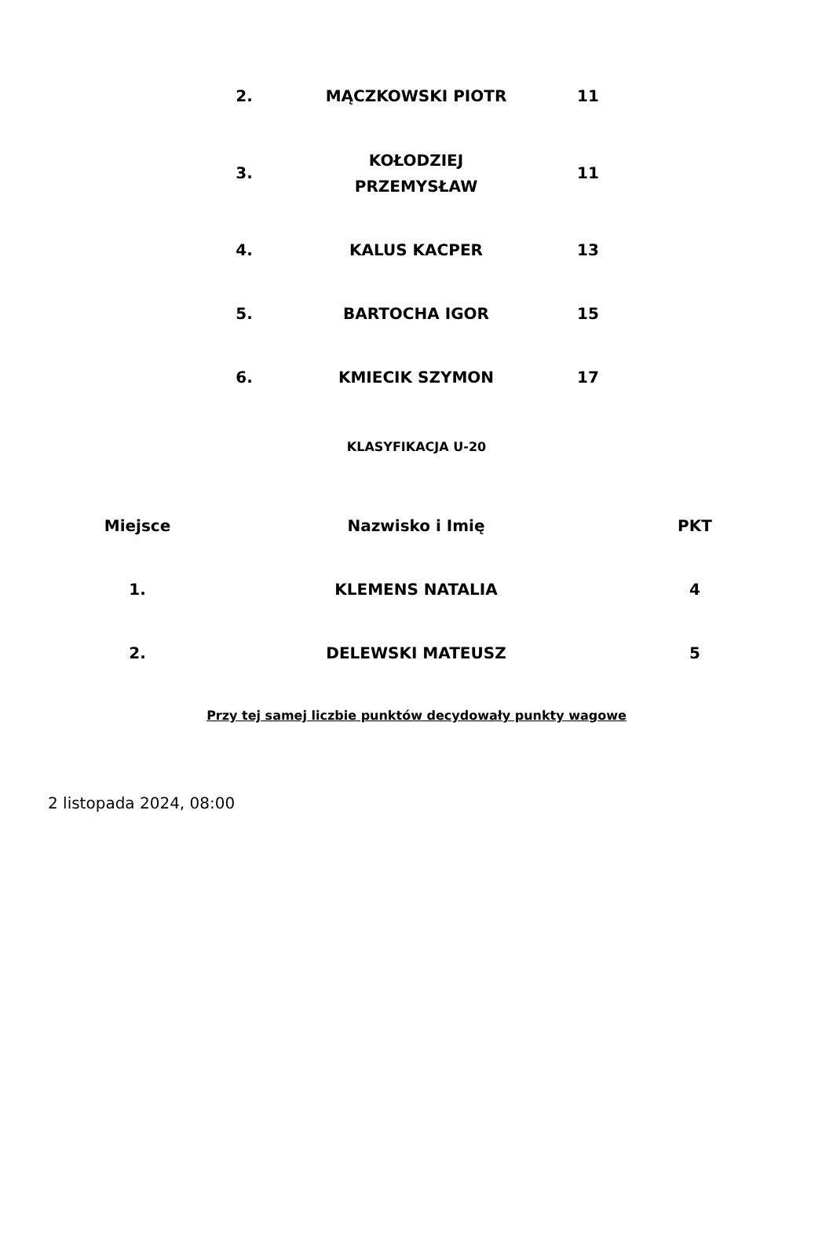| 2. | MĄCZKOWSKI PIOTR | 11 |
| 3. | KOŁODZIEJ PRZEMYSŁAW | 11 |
| 4. | KALUS KACPER | 13 |
| 5. | BARTOCHA IGOR | 15 |
| 6. | KMIECIK SZYMON | 17 |
KLASYFIKACJA U-20
| Miejsce | Nazwisko i Imię | PKT |
| --- | --- | --- |
| 1. | KLEMENS NATALIA | 4 |
| 2. | DELEWSKI MATEUSZ | 5 |
Przy tej samej liczbie punktów decydowały punkty wagowe
2 listopada 2024, 08:00